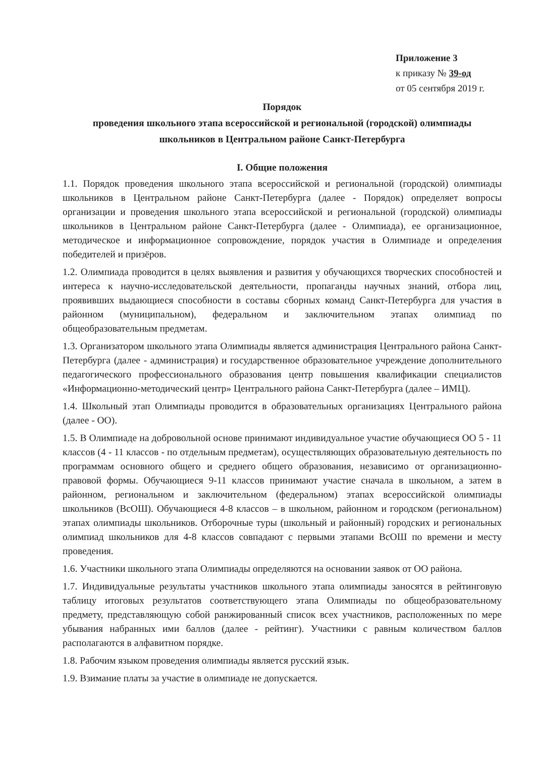Приложение 3
к приказу № 39-од
от 05 сентября 2019 г.
Порядок
проведения школьного этапа всероссийской и региональной (городской) олимпиады
школьников в Центральном районе Санкт-Петербурга
I. Общие положения
1.1. Порядок проведения школьного этапа всероссийской и региональной (городской) олимпиады школьников в Центральном районе Санкт-Петербурга (далее - Порядок) определяет вопросы организации и проведения школьного этапа всероссийской и региональной (городской) олимпиады школьников в Центральном районе Санкт-Петербурга (далее - Олимпиада), ее организационное, методическое и информационное сопровождение, порядок участия в Олимпиаде и определения победителей и призёров.
1.2. Олимпиада проводится в целях выявления и развития у обучающихся творческих способностей и интереса к научно-исследовательской деятельности, пропаганды научных знаний, отбора лиц, проявивших выдающиеся способности в составы сборных команд Санкт-Петербурга для участия в районном (муниципальном), федеральном и заключительном этапах олимпиад по общеобразовательным предметам.
1.3. Организатором школьного этапа Олимпиады является администрация Центрального района Санкт-Петербурга (далее - администрация) и государственное образовательное учреждение дополнительного педагогического профессионального образования центр повышения квалификации специалистов «Информационно-методический центр» Центрального района Санкт-Петербурга (далее – ИМЦ).
1.4. Школьный этап Олимпиады проводится в образовательных организациях Центрального района (далее - ОО).
1.5. В Олимпиаде на добровольной основе принимают индивидуальное участие обучающиеся ОО 5 - 11 классов (4 - 11 классов - по отдельным предметам), осуществляющих образовательную деятельность по программам основного общего и среднего общего образования, независимо от организационно-правовой формы. Обучающиеся 9-11 классов принимают участие сначала в школьном, а затем в районном, региональном и заключительном (федеральном) этапах всероссийской олимпиады школьников (ВсОШ). Обучающиеся 4-8 классов – в школьном, районном и городском (региональном) этапах олимпиады школьников. Отборочные туры (школьный и районный) городских и региональных олимпиад школьников для 4-8 классов совпадают с первыми этапами ВсОШ по времени и месту проведения.
1.6. Участники школьного этапа Олимпиады определяются на основании заявок от ОО района.
1.7. Индивидуальные результаты участников школьного этапа олимпиады заносятся в рейтинговую таблицу итоговых результатов соответствующего этапа Олимпиады по общеобразовательному предмету, представляющую собой ранжированный список всех участников, расположенных по мере убывания набранных ими баллов (далее - рейтинг). Участники с равным количеством баллов располагаются в алфавитном порядке.
1.8. Рабочим языком проведения олимпиады является русский язык.
1.9. Взимание платы за участие в олимпиаде не допускается.